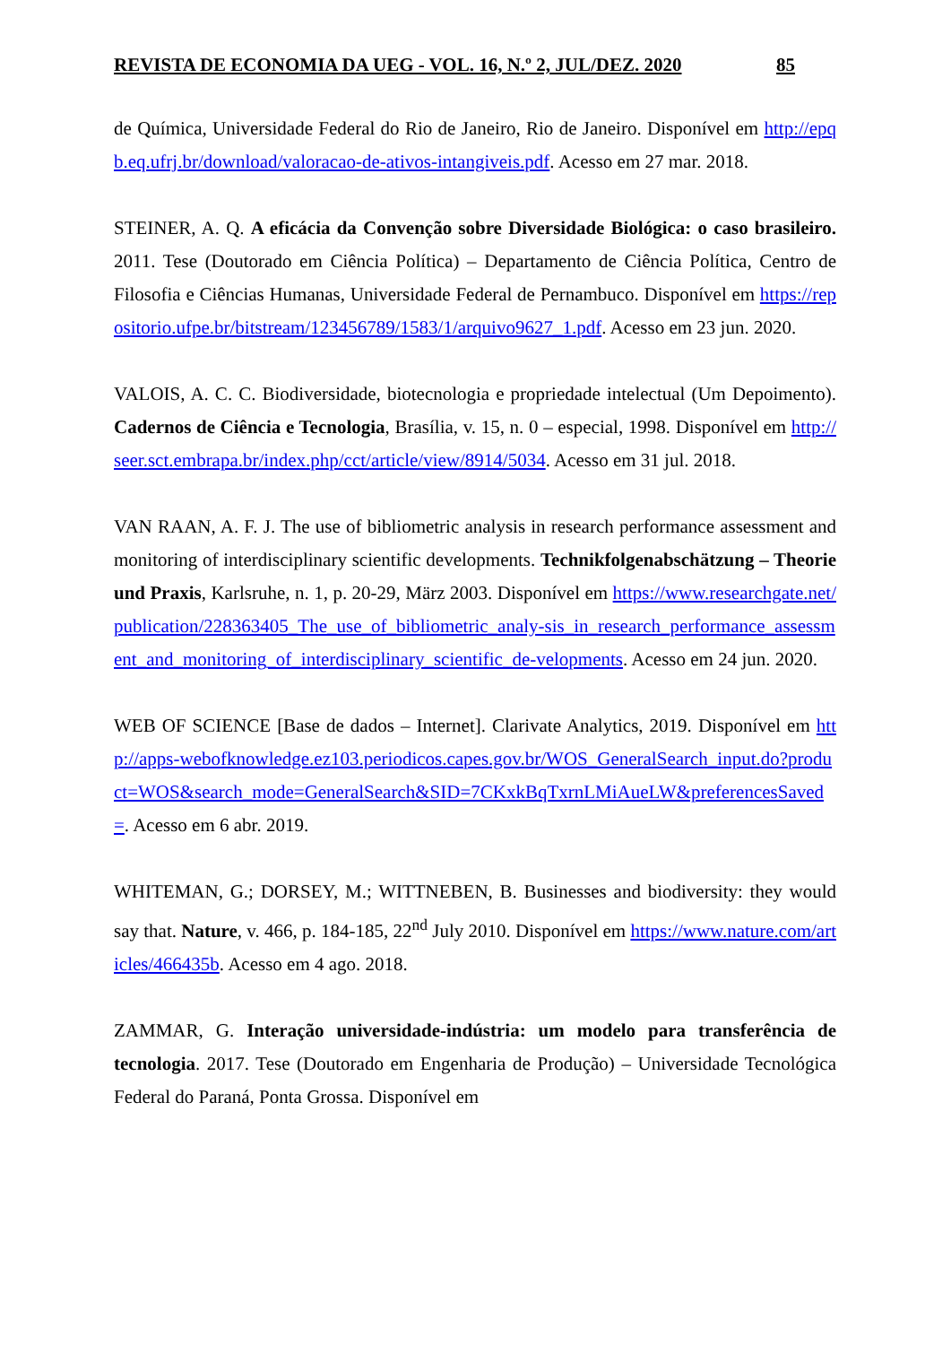REVISTA DE ECONOMIA DA UEG - VOL. 16, N.º 2, JUL/DEZ. 2020 85
de Química, Universidade Federal do Rio de Janeiro, Rio de Janeiro. Disponível em http://epqb.eq.ufrj.br/download/valoracao-de-ativos-intangiveis.pdf. Acesso em 27 mar. 2018.
STEINER, A. Q. A eficácia da Convenção sobre Diversidade Biológica: o caso brasileiro. 2011. Tese (Doutorado em Ciência Política) – Departamento de Ciência Política, Centro de Filosofia e Ciências Humanas, Universidade Federal de Pernambuco. Disponível em https://repositorio.ufpe.br/bitstream/123456789/1583/1/arquivo9627_1.pdf. Acesso em 23 jun. 2020.
VALOIS, A. C. C. Biodiversidade, biotecnologia e propriedade intelectual (Um Depoimento). Cadernos de Ciência e Tecnologia, Brasília, v. 15, n. 0 – especial, 1998. Disponível em http://seer.sct.embrapa.br/index.php/cct/article/view/8914/5034. Acesso em 31 jul. 2018.
VAN RAAN, A. F. J. The use of bibliometric analysis in research performance assessment and monitoring of interdisciplinary scientific developments. Technikfolgenabschätzung – Theorie und Praxis, Karlsruhe, n. 1, p. 20-29, März 2003. Disponível em https://www.researchgate.net/publication/228363405_The_use_of_bibliometric_analy-sis_in_research_performance_assessment_and_monitoring_of_interdisciplinary_scientific_de-velopments. Acesso em 24 jun. 2020.
WEB OF SCIENCE [Base de dados – Internet]. Clarivate Analytics, 2019. Disponível em http://apps-webofknowledge.ez103.periodicos.capes.gov.br/WOS_GeneralSearch_input.do?product=WOS&search_mode=GeneralSearch&SID=7CKxkBqTxrnLMiAueLW&preferencesSaved=. Acesso em 6 abr. 2019.
WHITEMAN, G.; DORSEY, M.; WITTNEBEN, B. Businesses and biodiversity: they would say that. Nature, v. 466, p. 184-185, 22<sup>nd</sup> July 2010. Disponível em https://www.nature.com/articles/466435b. Acesso em 4 ago. 2018.
ZAMMAR, G. Interação universidade-indústria: um modelo para transferência de tecnologia. 2017. Tese (Doutorado em Engenharia de Produção) – Universidade Tecnológica Federal do Paraná, Ponta Grossa. Disponível em